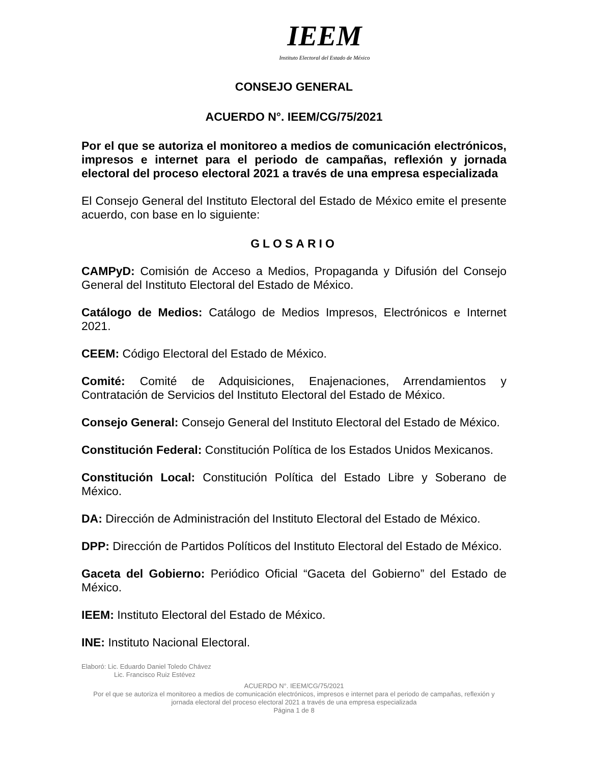IEEM
Instituto Electoral del Estado de México
CONSEJO GENERAL
ACUERDO N°. IEEM/CG/75/2021
Por el que se autoriza el monitoreo a medios de comunicación electrónicos, impresos e internet para el periodo de campañas, reflexión y jornada electoral del proceso electoral 2021 a través de una empresa especializada
El Consejo General del Instituto Electoral del Estado de México emite el presente acuerdo, con base en lo siguiente:
GLOSARIO
CAMPyD: Comisión de Acceso a Medios, Propaganda y Difusión del Consejo General del Instituto Electoral del Estado de México.
Catálogo de Medios: Catálogo de Medios Impresos, Electrónicos e Internet 2021.
CEEM: Código Electoral del Estado de México.
Comité: Comité de Adquisiciones, Enajenaciones, Arrendamientos y Contratación de Servicios del Instituto Electoral del Estado de México.
Consejo General: Consejo General del Instituto Electoral del Estado de México.
Constitución Federal: Constitución Política de los Estados Unidos Mexicanos.
Constitución Local: Constitución Política del Estado Libre y Soberano de México.
DA: Dirección de Administración del Instituto Electoral del Estado de México.
DPP: Dirección de Partidos Políticos del Instituto Electoral del Estado de México.
Gaceta del Gobierno: Periódico Oficial “Gaceta del Gobierno” del Estado de México.
IEEM: Instituto Electoral del Estado de México.
INE: Instituto Nacional Electoral.
Elaboró: Lic. Eduardo Daniel Toledo Chávez
Lic. Francisco Ruiz Estévez
ACUERDO N°. IEEM/CG/75/2021
Por el que se autoriza el monitoreo a medios de comunicación electrónicos, impresos e internet para el periodo de campañas, reflexión y jornada electoral del proceso electoral 2021 a través de una empresa especializada
Página 1 de 8